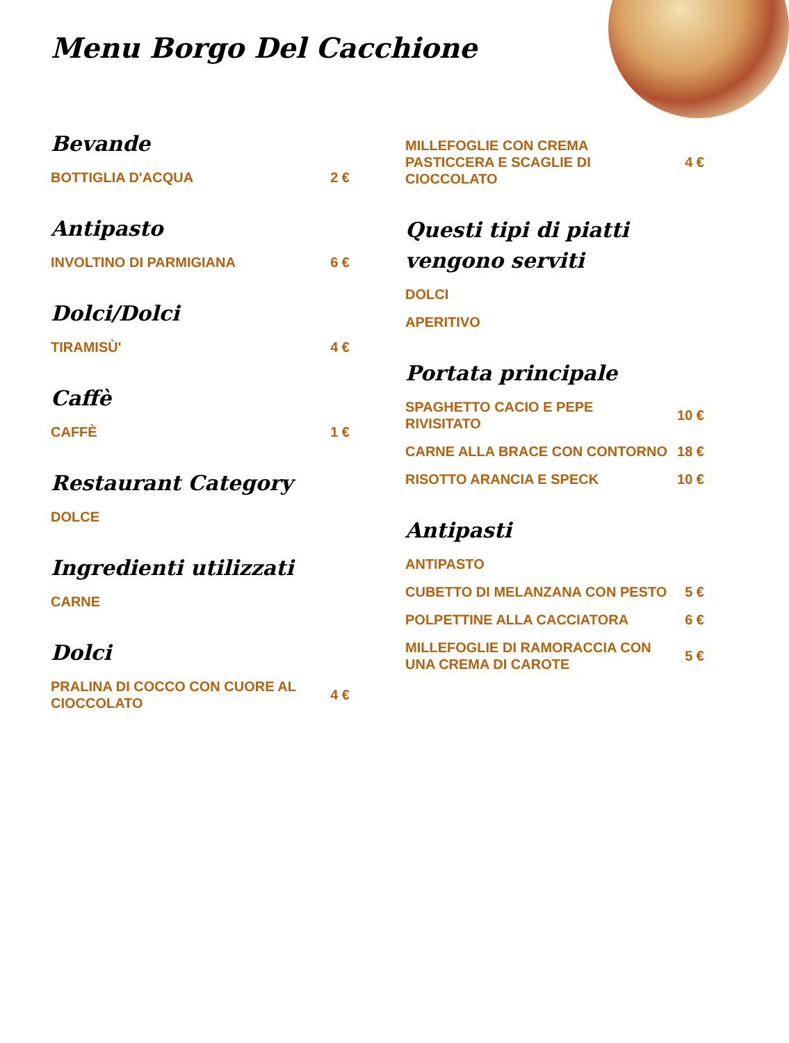Menu Borgo Del Cacchione
Bevande
BOTTIGLIA D'ACQUA 2 €
Antipasto
INVOLTINO DI PARMIGIANA 6 €
Dolci/Dolci
TIRAMISÙ' 4 €
Caffè
CAFFÈ 1 €
Restaurant Category
DOLCE
Ingredienti utilizzati
CARNE
Dolci
PRALINA DI COCCO CON CUORE AL CIOCCOLATO 4 €
MILLEFOGLIE CON CREMA PASTICCERA E SCAGLIE DI CIOCCOLATO 4 €
Questi tipi di piatti vengono serviti
DOLCI
APERITIVO
Portata principale
SPAGHETTO CACIO E PEPE RIVISITATO 10 €
CARNE ALLA BRACE CON CONTORNO 18 €
RISOTTO ARANCIA E SPECK 10 €
Antipasti
ANTIPASTO
CUBETTO DI MELANZANA CON PESTO 5 €
POLPETTINE ALLA CACCIATORA 6 €
MILLEFOGLIE DI RAMORACCIA CON UNA CREMA DI CAROTE 5 €